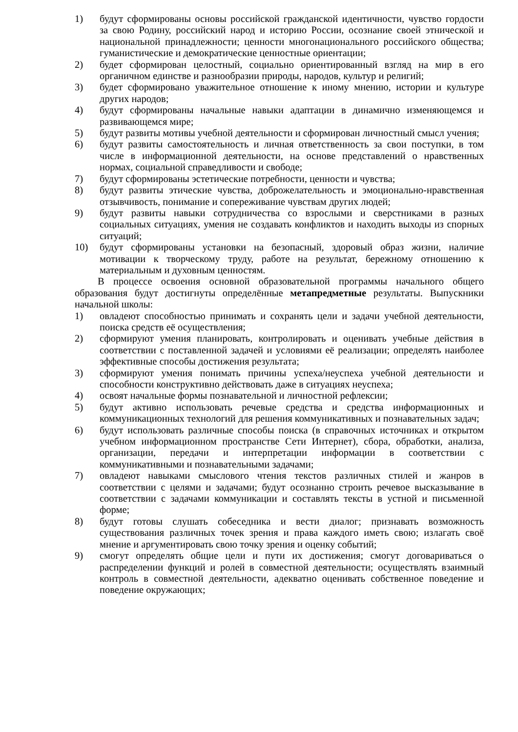1) будут сформированы основы российской гражданской идентичности, чувство гордости за свою Родину, российский народ и историю России, осознание своей этнической и национальной принадлежности; ценности многонационального российского общества; гуманистические и демократические ценностные ориентации;
2) будет сформирован целостный, социально ориентированный взгляд на мир в его органичном единстве и разнообразии природы, народов, культур и религий;
3) будет сформировано уважительное отношение к иному мнению, истории и культуре других народов;
4) будут сформированы начальные навыки адаптации в динамично изменяющемся и развивающемся мире;
5) будут развиты мотивы учебной деятельности и сформирован личностный смысл учения;
6) будут развиты самостоятельность и личная ответственность за свои поступки, в том числе в информационной деятельности, на основе представлений о нравственных нормах, социальной справедливости и свободе;
7) будут сформированы эстетические потребности, ценности и чувства;
8) будут развиты этические чувства, доброжелательность и эмоционально-нравственная отзывчивость, понимание и сопереживание чувствам других людей;
9) будут развиты навыки сотрудничества со взрослыми и сверстниками в разных социальных ситуациях, умения не создавать конфликтов и находить выходы из спорных ситуаций;
10) будут сформированы установки на безопасный, здоровый образ жизни, наличие мотивации к творческому труду, работе на результат, бережному отношению к материальным и духовным ценностям.
В процессе освоения основной образовательной программы начального общего образования будут достигнуты определённые метапредметные результаты. Выпускники начальной школы:
1) овладеют способностью принимать и сохранять цели и задачи учебной деятельности, поиска средств её осуществления;
2) сформируют умения планировать, контролировать и оценивать учебные действия в соответствии с поставленной задачей и условиями её реализации; определять наиболее эффективные способы достижения результата;
3) сформируют умения понимать причины успеха/неуспеха учебной деятельности и способности конструктивно действовать даже в ситуациях неуспеха;
4) освоят начальные формы познавательной и личностной рефлексии;
5) будут активно использовать речевые средства и средства информационных и коммуникационных технологий для решения коммуникативных и познавательных задач;
6) будут использовать различные способы поиска (в справочных источниках и открытом учебном информационном пространстве Сети Интернет), сбора, обработки, анализа, организации, передачи и интерпретации информации в соответствии с коммуникативными и познавательными задачами;
7) овладеют навыками смыслового чтения текстов различных стилей и жанров в соответствии с целями и задачами; будут осознанно строить речевое высказывание в соответствии с задачами коммуникации и составлять тексты в устной и письменной форме;
8) будут готовы слушать собеседника и вести диалог; признавать возможность существования различных точек зрения и права каждого иметь свою; излагать своё мнение и аргументировать свою точку зрения и оценку событий;
9) смогут определять общие цели и пути их достижения; смогут договариваться о распределении функций и ролей в совместной деятельности; осуществлять взаимный контроль в совместной деятельности, адекватно оценивать собственное поведение и поведение окружающих;